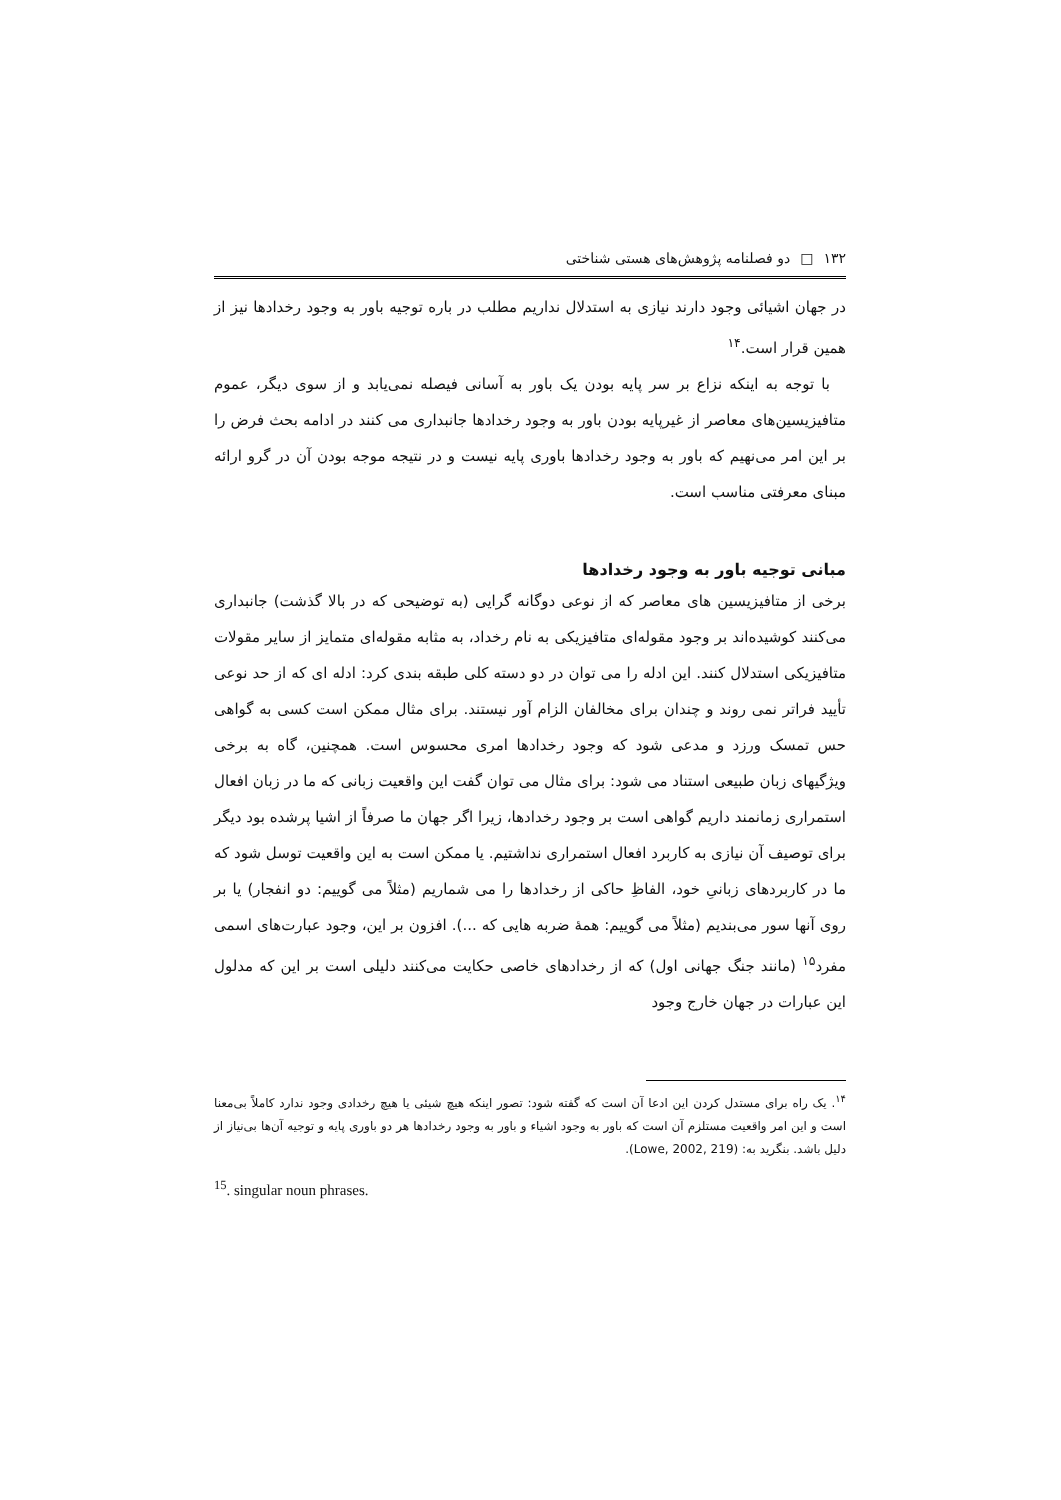۱۳۲ □ دو فصلنامه پژوهش‌های هستی شناختی
در جهان اشیائی وجود دارند نیازی به استدلال نداریم مطلب در باره توجیه باور به وجود رخدادها نیز از همین قرار است.<sup>۱۴</sup>
با توجه به اینکه نزاع بر سر پایه بودن یک باور به آسانی فیصله نمی‌یابد و از سوی دیگر، عموم متافیزیسین‌های معاصر از غیرپایه بودن باور به وجود رخدادها جانبداری می کنند در ادامه بحث فرض را بر این امر می‌نهیم که باور به وجود رخدادها باوری پایه نیست و در نتیجه موجه بودن آن در گرو ارائه مبنای معرفتی مناسب است.
مبانی توجیه باور به وجود رخدادها
برخی از متافیزیسین های معاصر که از نوعی دوگانه گرایی (به توضیحی که در بالا گذشت) جانبداری می‌کنند کوشیده‌اند بر وجود مقوله‌ای متافیزیکی به نام رخداد، به مثابه مقوله‌ای متمایز از سایر مقولات متافیزیکی استدلال کنند. این ادله را می توان در دو دسته کلی طبقه بندی کرد: ادله ای که از حد نوعی تأیید فراتر نمی روند و چندان برای مخالفان الزام آور نیستند. برای مثال ممکن است کسی به گواهی حس تمسک ورزد و مدعی شود که وجود رخدادها امری محسوس است. همچنین، گاه به برخی ویژگیهای زبان طبیعی استناد می شود: برای مثال می توان گفت این واقعیت زبانی که ما در زبان افعال استمراری زمانمند داریم گواهی است بر وجود رخدادها، زیرا اگر جهان ما صرفاً از اشیا پرشده بود دیگر برای توصیف آن نیازی به کاربرد افعال استمراری نداشتیم. یا ممکن است به این واقعیت توسل شود که ما در کاربردهای زبانیِ خود، الفاظِ حاکی از رخدادها را می شماریم (مثلاً می گوییم: دو انفجار) یا بر روی آنها سور می‌بندیم (مثلاً می گوییم: همهٔ ضربه هایی که ...). افزون بر این، وجود عبارت‌های اسمی مفرد<sup>۱۵</sup> (مانند جنگ جهانی اول) که از رخدادهای خاصی حکایت می‌کنند دلیلی است بر این که مدلول این عبارات در جهان خارج وجود
<sup>۱۴</sup>. یک راه برای مستدل کردن این ادعا آن است که گفته شود: تصور اینکه هیچ شیئی یا هیچ رخدادی وجود ندارد کاملاً بی‌معنا است و این امر واقعیت مستلزم آن است که باور به وجود اشیاء و باور به وجود رخدادها هر دو باوری پایه و توجیه آن‌ها بی‌نیاز از دلیل باشد. بنگرید به: (Lowe, 2002, 219).
<sup>15</sup>. singular noun phrases.